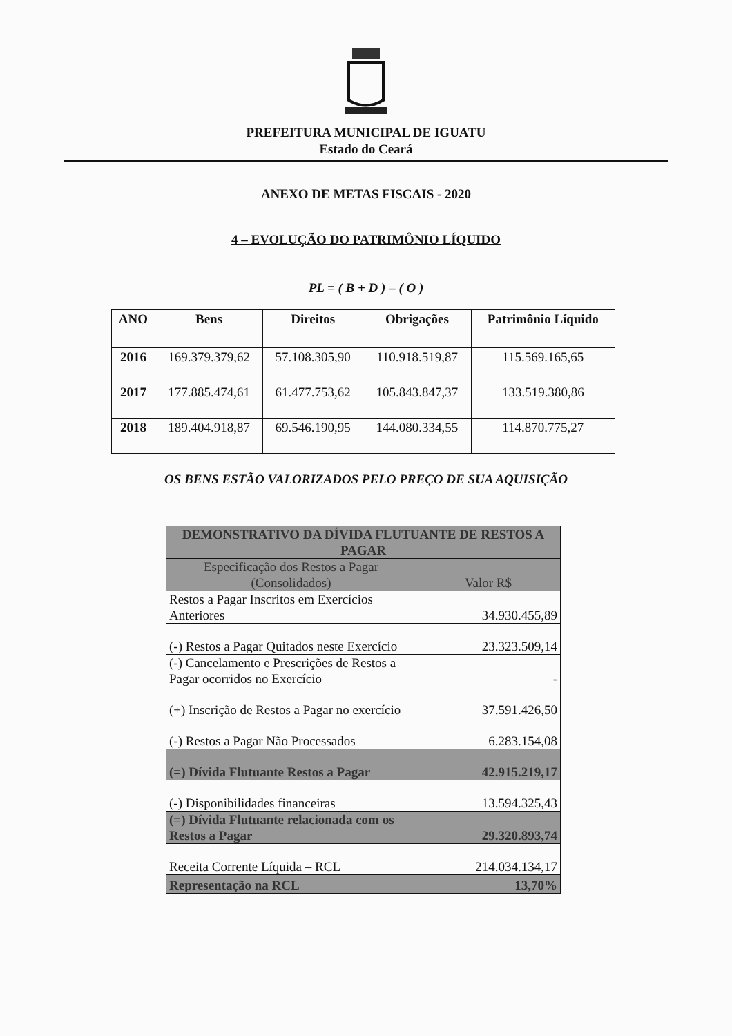PREFEITURA MUNICIPAL DE IGUATU
Estado do Ceará
ANEXO DE METAS FISCAIS - 2020
4 – EVOLUÇÃO DO PATRIMÔNIO LÍQUIDO
PL = ( B + D ) – ( O )
| ANO | Bens | Direitos | Obrigações | Patrimônio Líquido |
| --- | --- | --- | --- | --- |
| 2016 | 169.379.379,62 | 57.108.305,90 | 110.918.519,87 | 115.569.165,65 |
| 2017 | 177.885.474,61 | 61.477.753,62 | 105.843.847,37 | 133.519.380,86 |
| 2018 | 189.404.918,87 | 69.546.190,95 | 144.080.334,55 | 114.870.775,27 |
OS BENS ESTÃO VALORIZADOS PELO PREÇO DE SUA AQUISIÇÃO
| DEMONSTRATIVO DA DÍVIDA FLUTUANTE DE RESTOS A PAGAR | |
| Especificação dos Restos a Pagar (Consolidados) | Valor R$ |
| Restos a Pagar Inscritos em Exercícios Anteriores | 34.930.455,89 |
| (-) Restos a Pagar Quitados neste Exercício | 23.323.509,14 |
| (-) Cancelamento e Prescrições de Restos a Pagar ocorridos no Exercício | - |
| (+) Inscrição de Restos a Pagar no exercício | 37.591.426,50 |
| (-) Restos a Pagar Não Processados | 6.283.154,08 |
| (=) Dívida Flutuante Restos a Pagar | 42.915.219,17 |
| (-) Disponibilidades financeiras | 13.594.325,43 |
| (=) Dívida Flutuante relacionada com os Restos a Pagar | 29.320.893,74 |
| Receita Corrente Líquida – RCL | 214.034.134,17 |
| Representação na RCL | 13,70% |